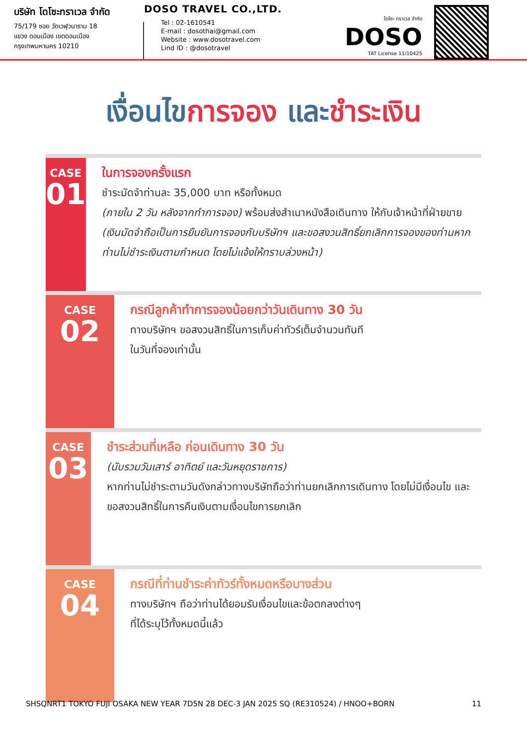บริษัท โดโซะทราเวล จำกัด
75/179 ซอย วัดเวฬุวนาราม 18
แขวง ดอนเมือง เขตดอนเมือง
กรุงเทพมหานคร 10210
DOSO TRAVEL CO.,LTD.
Tel : 02-1610541
E-mail : dosothai@gmail.com
Website : www.dosotravel.com
Lind ID : @dosotravel
โดโซะ ทราเวล จำกัด
DOSO
TAT License 11/10425
เงื่อนไขการจอง และชำระเงิน
CASE
01
ในการจองครั้งแรก
ชำระมัดจำท่านละ 35,000 บาท หรือทั้งหมด
(ภายใน 2 วัน หลังจากทำการจอง) พร้อมส่งสำเนาหนังสือเดินทาง ให้กับเจ้าหน้าที่ฝ่ายขาย (เงินมัดจำถือเป็นการยืนยันการจองกับบริษัทฯ และขอสงวนสิทธิ์ยกเลิกการจองของท่านหากท่านไม่ชำระเงินตามกำหนด โดยไม่แจ้งให้ทราบล่วงหน้า)
CASE
02
กรณีลูกค้าทำการจองน้อยกว่าวันเดินทาง 30 วัน
ทางบริษัทฯ ขอสงวนสิทธิ์ในการเก็บค่าทัวร์เต็มจำนวนทันที
ในวันที่จองเท่านั้น
CASE
03
ชำระส่วนที่เหลือ ก่อนเดินทาง 30 วัน
(นับรวมวันเสาร์ อาทิตย์ และวันหยุดราชการ)
หากท่านไม่ชำระตามวันดังกล่าวทางบริษัทถือว่าท่านยกเลิกการเดินทาง โดยไม่มีเงื่อนไข และขอสงวนสิทธิ์ในการคืนเงินตามเงื่อนไขการยกเลิก
CASE
04
กรณีที่ท่านชำระค่าทัวร์ทั้งหมดหรือบางส่วน
ทางบริษัทฯ ถือว่าท่านได้ยอมรับเงื่อนไขและข้อตกลงต่างๆ
ที่ได้ระบุไว้ทั้งหมดนี้แล้ว
SHSQNRT1 TOKYO FUJI OSAKA NEW YEAR 7D5N 28 DEC-3 JAN 2025 SQ (RE310524) / HNOO+BORN 11